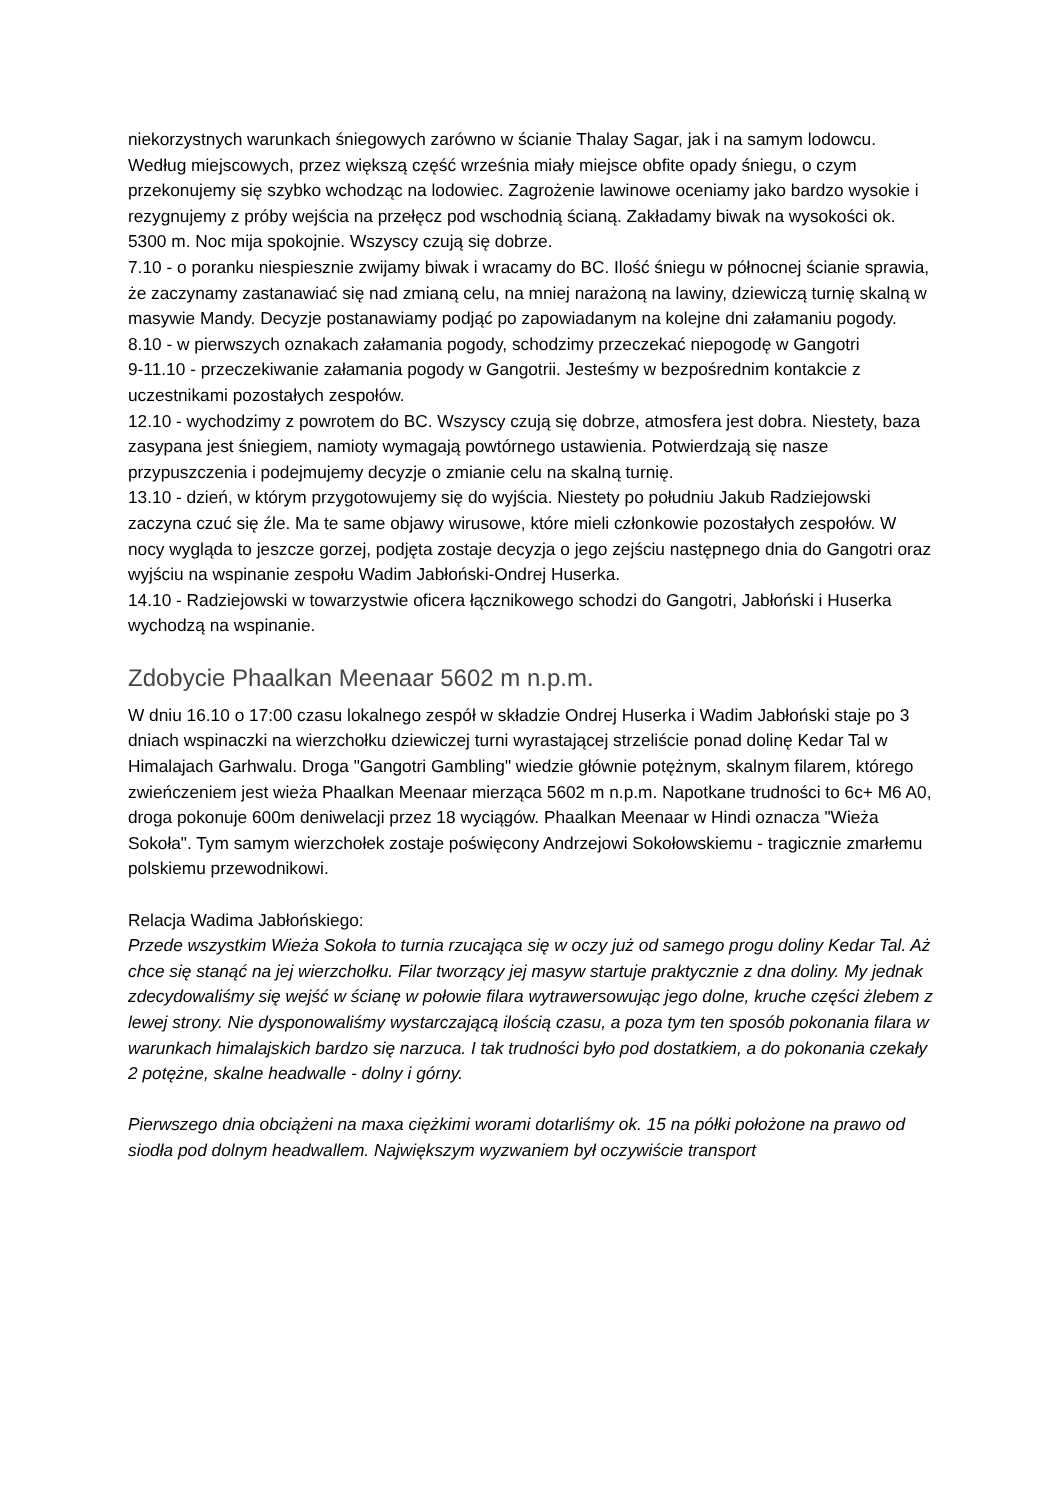niekorzystnych warunkach śniegowych zarówno w ścianie Thalay Sagar, jak i na samym lodowcu. Według miejscowych, przez większą część września miały miejsce obfite opady śniegu, o czym przekonujemy się szybko wchodząc na lodowiec. Zagrożenie lawinowe oceniamy jako bardzo wysokie i rezygnujemy z próby wejścia na przełęcz pod wschodnią ścianą. Zakładamy biwak na wysokości ok. 5300 m. Noc mija spokojnie. Wszyscy czują się dobrze.
7.10 - o poranku niespiesznie zwijamy biwak i wracamy do BC. Ilość śniegu w północnej ścianie sprawia, że zaczynamy zastanawiać się nad zmianą celu, na mniej narażoną na lawiny, dziewiczą turnię skalną w masywie Mandy. Decyzje postanawiamy podjąć po zapowiadanym na kolejne dni załamaniu pogody.
8.10 - w pierwszych oznakach załamania pogody, schodzimy przeczekać niepogodę w Gangotri
9-11.10 - przeczekiwanie załamania pogody w Gangotrii. Jesteśmy w bezpośrednim kontakcie z uczestnikami pozostałych zespołów.
12.10 - wychodzimy z powrotem do BC. Wszyscy czują się dobrze, atmosfera jest dobra. Niestety, baza zasypana jest śniegiem, namioty wymagają powtórnego ustawienia. Potwierdzają się nasze przypuszczenia i podejmujemy decyzje o zmianie celu na skalną turnię.
13.10 - dzień, w którym przygotowujemy się do wyjścia. Niestety po południu Jakub Radziejowski zaczyna czuć się źle. Ma te same objawy wirusowe, które mieli członkowie pozostałych zespołów. W nocy wygląda to jeszcze gorzej, podjęta zostaje decyzja o jego zejściu następnego dnia do Gangotri oraz wyjściu na wspinanie zespołu Wadim Jabłoński-Ondrej Huserka.
14.10 - Radziejowski w towarzystwie oficera łącznikowego schodzi do Gangotri, Jabłoński i Huserka wychodzą na wspinanie.
Zdobycie Phaalkan Meenaar 5602 m n.p.m.
W dniu 16.10 o 17:00 czasu lokalnego zespół w składzie Ondrej Huserka i Wadim Jabłoński staje po 3 dniach wspinaczki na wierzchołku dziewiczej turni wyrastającej strzeliście ponad dolinę Kedar Tal w Himalajach Garhwalu. Droga "Gangotri Gambling" wiedzie głównie potężnym, skalnym filarem, którego zwieńczeniem jest wieża Phaalkan Meenaar mierząca 5602 m n.p.m. Napotkane trudności to 6c+ M6 A0, droga pokonuje 600m deniwelacji przez 18 wyciągów. Phaalkan Meenaar w Hindi oznacza "Wieża Sokoła". Tym samym wierzchołek zostaje poświęcony Andrzejowi Sokołowskiemu - tragicznie zmarłemu polskiemu przewodnikowi.
Relacja Wadima Jabłońskiego:
Przede wszystkim Wieża Sokoła to turnia rzucająca się w oczy już od samego progu doliny Kedar Tal. Aż chce się stanąć na jej wierzchołku. Filar tworzący jej masyw startuje praktycznie z dna doliny. My jednak zdecydowaliśmy się wejść w ścianę w połowie filara wytrawersowując jego dolne, kruche części żlebem z lewej strony. Nie dysponowaliśmy wystarczającą ilością czasu, a poza tym ten sposób pokonania filara w warunkach himalajskich bardzo się narzuca. I tak trudności było pod dostatkiem, a do pokonania czekały 2 potężne, skalne headwalle - dolny i górny.
Pierwszego dnia obciążeni na maxa ciężkimi worami dotarliśmy ok. 15 na półki położone na prawo od siodła pod dolnym headwallem. Największym wyzwaniem był oczywiście transport